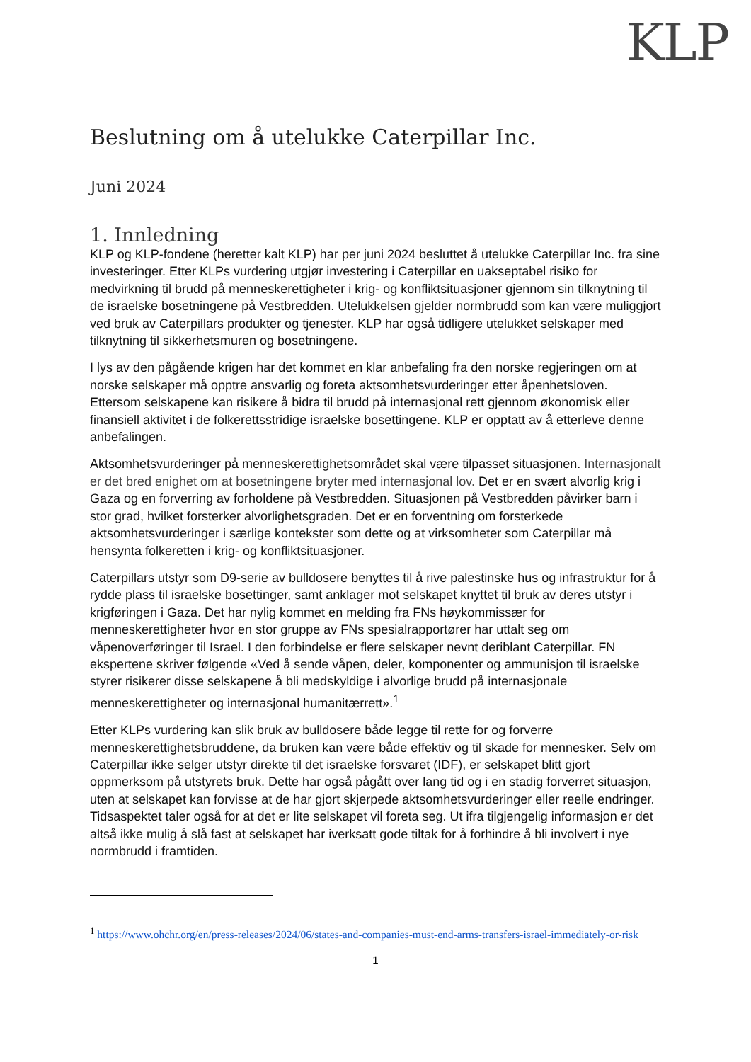KLP
Beslutning om å utelukke Caterpillar Inc.
Juni 2024
1. Innledning
KLP og KLP-fondene (heretter kalt KLP) har per juni 2024 besluttet å utelukke Caterpillar Inc. fra sine investeringer. Etter KLPs vurdering utgjør investering i Caterpillar en uakseptabel risiko for medvirkning til brudd på menneskerettigheter i krig- og konfliktsituasjoner gjennom sin tilknytning til de israelske bosetningene på Vestbredden. Utelukkelsen gjelder normbrudd som kan være muliggjort ved bruk av Caterpillars produkter og tjenester. KLP har også tidligere utelukket selskaper med tilknytning til sikkerhetsmuren og bosetningene.
I lys av den pågående krigen har det kommet en klar anbefaling fra den norske regjeringen om at norske selskaper må opptre ansvarlig og foreta aktsomhetsvurderinger etter åpenhetsloven. Ettersom selskapene kan risikere å bidra til brudd på internasjonal rett gjennom økonomisk eller finansiell aktivitet i de folkerettsstridige israelske bosettingene. KLP er opptatt av å etterleve denne anbefalingen.
Aktsomhetsvurderinger på menneskerettighetsområdet skal være tilpasset situasjonen. Internasjonalt er det bred enighet om at bosetningene bryter med internasjonal lov. Det er en svært alvorlig krig i Gaza og en forverring av forholdene på Vestbredden. Situasjonen på Vestbredden påvirker barn i stor grad, hvilket forsterker alvorlighetsgraden. Det er en forventning om forsterkede aktsomhetsvurderinger i særlige kontekster som dette og at virksomheter som Caterpillar må hensynta folkeretten i krig- og konfliktsituasjoner.
Caterpillars utstyr som D9-serie av bulldosere benyttes til å rive palestinske hus og infrastruktur for å rydde plass til israelske bosettinger, samt anklager mot selskapet knyttet til bruk av deres utstyr i krigføringen i Gaza. Det har nylig kommet en melding fra FNs høykommissær for menneskerettigheter hvor en stor gruppe av FNs spesialrapportører har uttalt seg om våpenoverføringer til Israel. I den forbindelse er flere selskaper nevnt deriblant Caterpillar. FN ekspertene skriver følgende «Ved å sende våpen, deler, komponenter og ammunisjon til israelske styrer risikerer disse selskapene å bli medskyldige i alvorlige brudd på internasjonale menneskerettigheter og internasjonal humanitærrett».<sup>1</sup>
Etter KLPs vurdering kan slik bruk av bulldosere både legge til rette for og forverre menneskerettighetsbruddene, da bruken kan være både effektiv og til skade for mennesker. Selv om Caterpillar ikke selger utstyr direkte til det israelske forsvaret (IDF), er selskapet blitt gjort oppmerksom på utstyrets bruk. Dette har også pågått over lang tid og i en stadig forverret situasjon, uten at selskapet kan forvisse at de har gjort skjerpede aktsomhetsvurderinger eller reelle endringer. Tidsaspektet taler også for at det er lite selskapet vil foreta seg. Ut ifra tilgjengelig informasjon er det altså ikke mulig å slå fast at selskapet har iverksatt gode tiltak for å forhindre å bli involvert i nye normbrudd i framtiden.
<sup>1</sup> https://www.ohchr.org/en/press-releases/2024/06/states-and-companies-must-end-arms-transfers-israel-immediately-or-risk
1